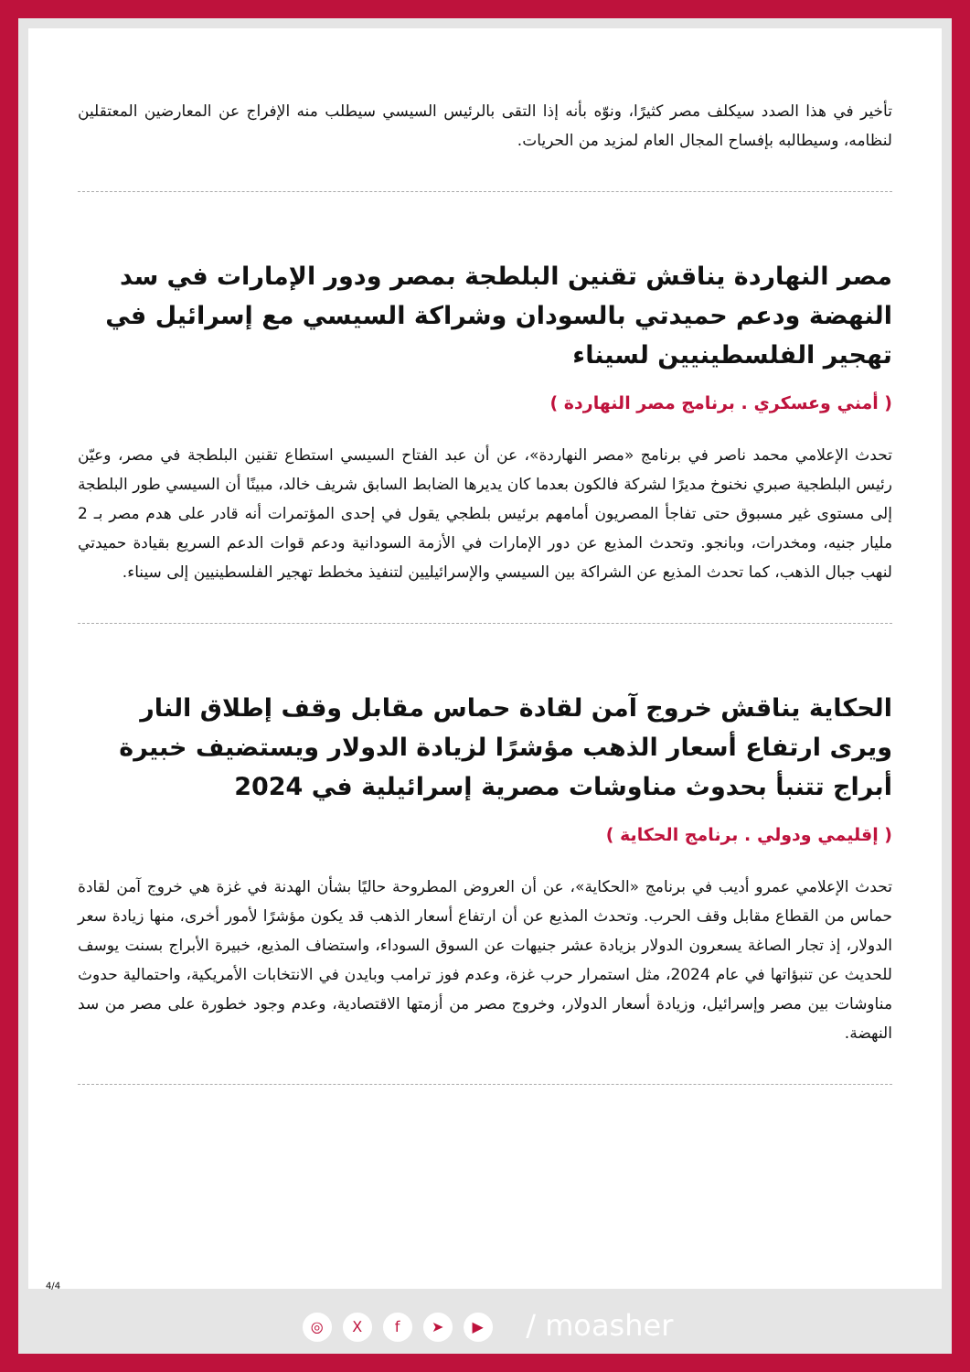تأخير في هذا الصدد سيكلف مصر كثيرًا، ونوّه بأنه إذا التقى بالرئيس السيسي سيطلب منه الإفراج عن المعارضين المعتقلين لنظامه، وسيطالبه بإفساح المجال العام لمزيد من الحريات.
مصر النهاردة يناقش تقنين البلطجة بمصر ودور الإمارات في سد النهضة ودعم حميدتي بالسودان وشراكة السيسي مع إسرائيل في تهجير الفلسطينيين لسيناء
( أمني وعسكري . برنامج مصر النهاردة )
تحدث الإعلامي محمد ناصر في برنامج «مصر النهاردة»، عن أن عبد الفتاح السيسي استطاع تقنين البلطجة في مصر، وعيّن رئيس البلطجية صبري نخنوخ مديرًا لشركة فالكون بعدما كان يديرها الضابط السابق شريف خالد، مبينًا أن السيسي طور البلطجة إلى مستوى غير مسبوق حتى تفاجأ المصريون أمامهم برئيس بلطجي يقول في إحدى المؤتمرات أنه قادر على هدم مصر بـ 2 مليار جنيه، ومخدرات، وبانجو. وتحدث المذيع عن دور الإمارات في الأزمة السودانية ودعم قوات الدعم السريع بقيادة حميدتي لنهب جبال الذهب، كما تحدث المذيع عن الشراكة بين السيسي والإسرائيليين لتنفيذ مخطط تهجير الفلسطينيين إلى سيناء.
الحكاية يناقش خروج آمن لقادة حماس مقابل وقف إطلاق النار ويرى ارتفاع أسعار الذهب مؤشرًا لزيادة الدولار ويستضيف خبيرة أبراج تتنبأ بحدوث مناوشات مصرية إسرائيلية في 2024
( إقليمي ودولي . برنامج الحكاية )
تحدث الإعلامي عمرو أديب في برنامج «الحكاية»، عن أن العروض المطروحة حاليًا بشأن الهدنة في غزة هي خروج آمن لقادة حماس من القطاع مقابل وقف الحرب. وتحدث المذيع عن أن ارتفاع أسعار الذهب قد يكون مؤشرًا لأمور أخرى، منها زيادة سعر الدولار، إذ تجار الصاغة يسعرون الدولار بزيادة عشر جنيهات عن السوق السوداء، واستضاف المذيع، خبيرة الأبراج بسنت يوسف للحديث عن تنبؤاتها في عام 2024، مثل استمرار حرب غزة، وعدم فوز ترامب وبايدن في الانتخابات الأمريكية، واحتمالية حدوث مناوشات بين مصر وإسرائيل، وزيادة أسعار الدولار، وخروج مصر من أزمتها الاقتصادية، وعدم وجود خطورة على مصر من سد النهضة.
4/4
◎ Xf ➤ ▶ / moasher